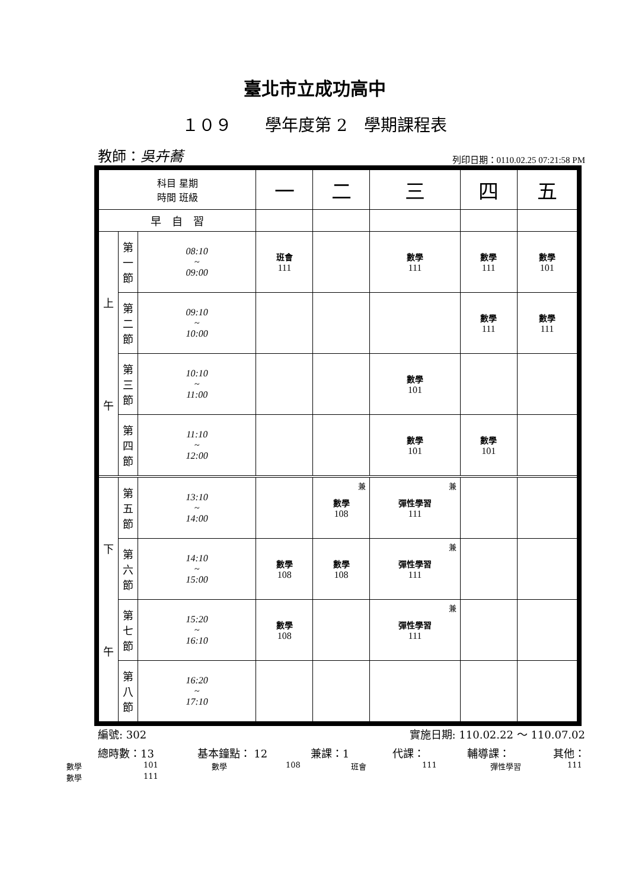臺北市立成功高中
１０９　　學年度第 2　學期課程表
教師：吳卉蕎 列印日期：0110.02.25 07:21:58 PM
| 科目 星期 時間 班級 | | | 一 | 二 | 三 | 四 | 五 |
| --- | --- | --- | --- | --- | --- | --- | --- |
| 早 自 習 | | | | | | | |
| 上 午 | 第 一 節 | 08:10 ~ 09:00 | 班會 111 | | 數學 111 | 數學 111 | 數學 101 |
| | 第 二 節 | 09:10 ~ 10:00 | | | | 數學 111 | 數學 111 |
| | 第 三 節 | 10:10 ~ 11:00 | | | 數學 101 | | |
| | 第 四 節 | 11:10 ~ 12:00 | | | 數學 101 | 數學 101 | |
| 下 午 | 第 五 節 | 13:10 ~ 14:00 | | 兼 數學 108 | 兼 彈性學習 111 | | |
| | 第 六 節 | 14:10 ~ 15:00 | 數學 108 | 數學 108 | 兼 彈性學習 111 | | |
| | 第 七 節 | 15:20 ~ 16:10 | 數學 108 | | 兼 彈性學習 111 | | |
| | 第 八 節 | 16:20 ~ 17:10 | | | | | |
編號: 302 實施日期: 110.02.22 ～ 110.07.02
總時數：13 基本鐘點： 12 兼課：1 代課： 輔導課： 其他：
數學 101 數學 108 班會 111 彈性學習 111
數學 111